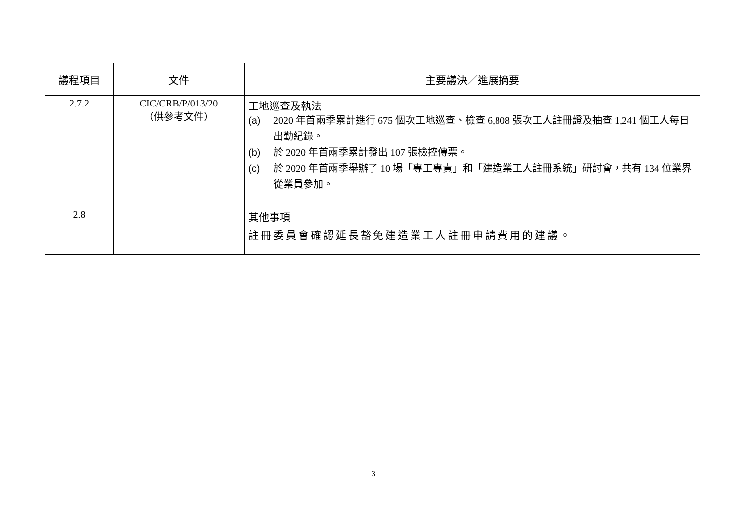| 議程項目 | 文件 | 主要議決／進展摘要 |
| --- | --- | --- |
| 2.7.2 | CIC/CRB/P/013/20 （供參考文件） | 工地巡查及執法 (a) 2020 年首兩季累計進行 675 個次工地巡查、檢查 6,808 張次工人註冊證及抽查 1,241 個工人每日出勤紀錄。 (b) 於 2020 年首兩季累計發出 107 張檢控傳票。 (c) 於 2020 年首兩季舉辦了 10 場「專工專責」和「建造業工人註冊系統」研討會，共有 134 位業界從業員參加。 |
| 2.8 | | 其他事項 註冊委員會確認延長豁免建造業工人註冊申請費用的建議。 |
3